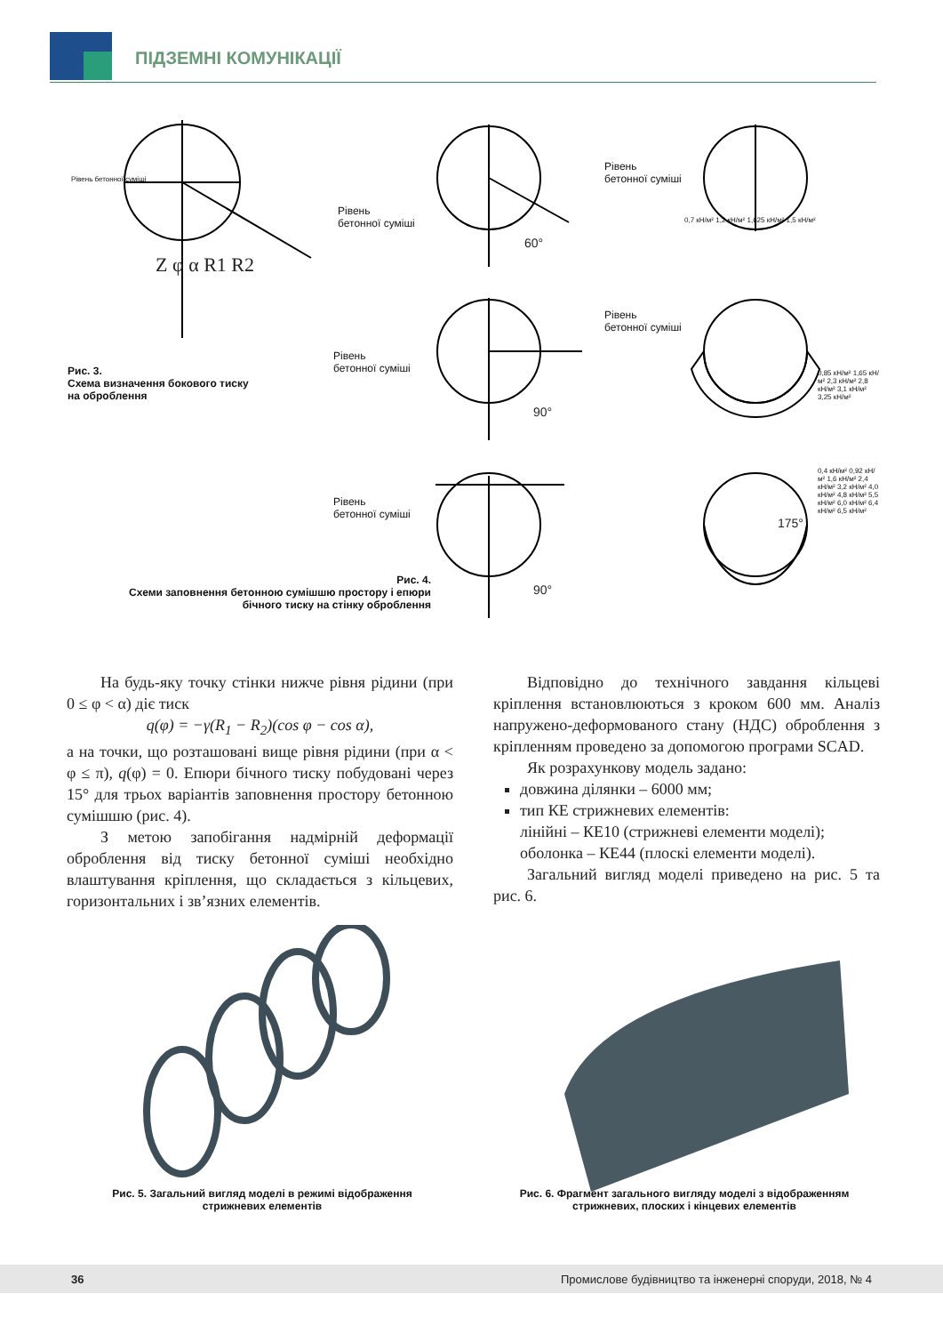ПІДЗЕМНІ КОМУНІКАЦІЇ
Рівень бетонної суміші
Рівень
бетонної суміші
Рівень
бетонної суміші
0,7 кН/м² 1,2 кН/м² 1,625 кН/м² 1,5 кН/м²
Рівень
бетонної суміші
Рівень
бетонної суміші
0,85 кН/м² 1,65 кН/м² 2,3 кН/м² 2,8 кН/м² 3,1 кН/м² 3,25 кН/м²
Рівень
бетонної суміші
0,4 кН/м² 0,92 кН/м² 1,6 кН/м² 2,4 кН/м² 3,2 кН/м² 4,0 кН/м² 4,8 кН/м² 5,5 кН/м² 6,0 кН/м² 6,4 кН/м² 6,5 кН/м²
60°
90°
90°
175°
Z φ α R1 R2
Рис. 3.
Схема визначення бокового тиску
на оброблення
Рис. 4.
Схеми заповнення бетонною сумішшю простору і епюри бічного тиску на стінку оброблення
На будь-яку точку стінки нижче рівня рідини (при 0 ≤ φ < α) діє тиск
q(φ) = −γ(R<sub>1</sub> − R<sub>2</sub>)(cos φ − cos α),
а на точки, що розташовані вище рівня рідини (при α < φ ≤ π), q(φ) = 0. Епюри бічного тиску побудовані через 15° для трьох варіантів заповнення простору бетонною сумішшю (рис. 4).
З метою запобігання надмірній деформації оброблення від тиску бетонної суміші необхідно влаштування кріплення, що складається з кільцевих, горизонтальних і зв’язних елементів.
Відповідно до технічного завдання кільцеві кріплення встановлюються з кроком 600 мм. Аналіз напружено-деформованого стану (НДС) оброблення з кріпленням проведено за допомогою програми SCAD.
Як розрахункову модель задано:
довжина ділянки – 6000 мм;
тип КЕ стрижневих елементів:
лінійні – КЕ10 (стрижневі елементи моделі);
оболонка – КЕ44 (плоскі елементи моделі).
Загальний вигляд моделі приведено на рис. 5 та рис. 6.
Рис. 5. Загальний вигляд моделі в режимі відображення стрижневих елементів
Рис. 6. Фрагмент загального вигляду моделі з відображенням стрижневих, плоских і кінцевих елементів
36 Промислове будівництво та інженерні споруди, 2018, № 4